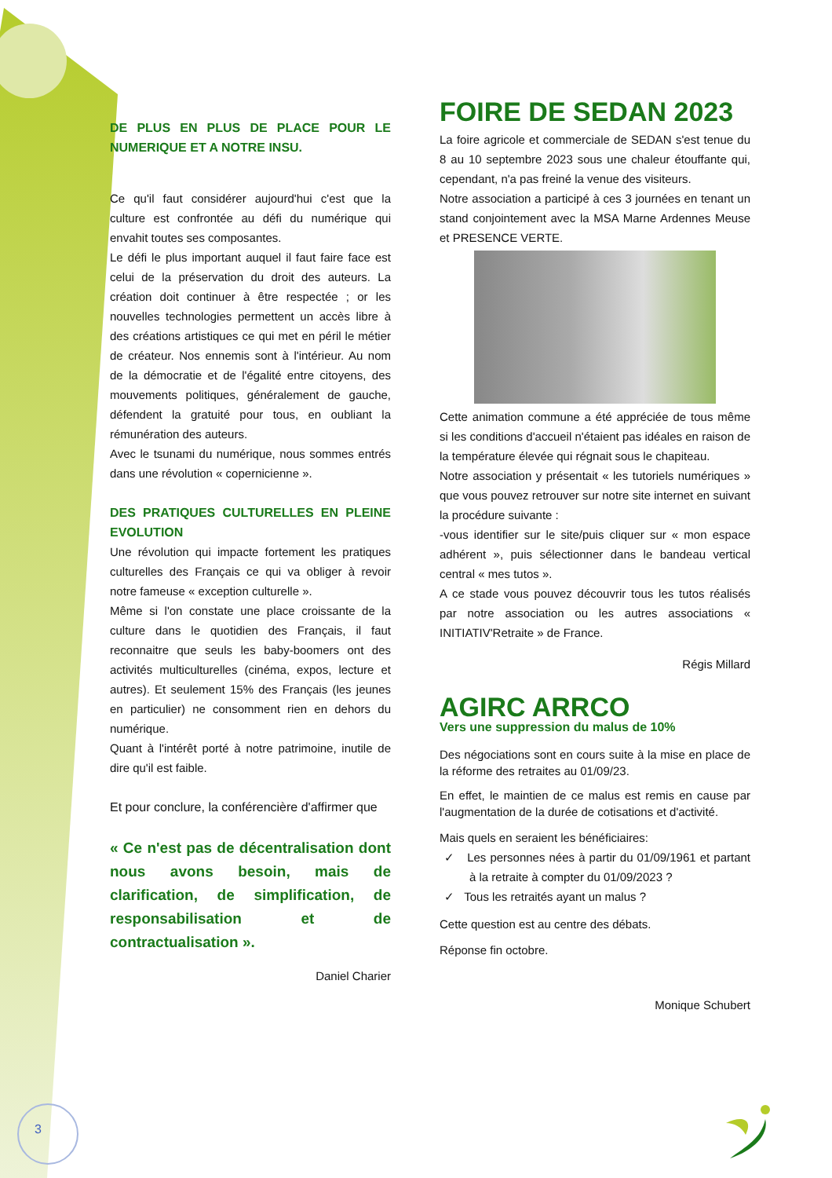DE PLUS EN PLUS DE PLACE POUR LE NUMERIQUE ET A NOTRE INSU.
Ce qu'il faut considérer aujourd'hui c'est que la culture est confrontée au défi du numérique qui envahit toutes ses composantes.
Le défi le plus important auquel il faut faire face est celui de la préservation du droit des auteurs. La création doit continuer à être respectée ; or les nouvelles technologies permettent un accès libre à des créations artistiques ce qui met en péril le métier de créateur. Nos ennemis sont à l'intérieur. Au nom de la démocratie et de l'égalité entre citoyens, des mouvements politiques, généralement de gauche, défendent la gratuité pour tous, en oubliant la rémunération des auteurs.
Avec le tsunami du numérique, nous sommes entrés dans une révolution « copernicienne ».
DES PRATIQUES CULTURELLES EN PLEINE EVOLUTION
Une révolution qui impacte fortement les pratiques culturelles des Français ce qui va obliger à revoir notre fameuse « exception culturelle ».
Même si l'on constate une place croissante de la culture dans le quotidien des Français, il faut reconnaitre que seuls les baby-boomers ont des activités multiculturelles (cinéma, expos, lecture et autres). Et seulement 15% des Français (les jeunes en particulier) ne consomment rien en dehors du numérique.
Quant à l'intérêt porté à notre patrimoine, inutile de dire qu'il est faible.
Et pour conclure, la conférencière d'affirmer que
« Ce n'est pas de décentralisation dont nous avons besoin, mais de clarification, de simplification, de responsabilisation et de contractualisation ».
Daniel Charier
FOIRE DE SEDAN 2023
La foire agricole et commerciale de SEDAN s'est tenue du 8 au 10 septembre 2023 sous une chaleur étouffante qui, cependant, n'a pas freiné la venue des visiteurs.
Notre association a participé à ces 3 journées en tenant un stand conjointement avec la MSA Marne Ardennes Meuse et PRESENCE VERTE.
Cette animation commune a été appréciée de tous même si les conditions d'accueil n'étaient pas idéales en raison de la température élevée qui régnait sous le chapiteau.
Notre association y présentait « les tutoriels numériques » que vous pouvez retrouver sur notre site internet en suivant la procédure suivante :
-vous identifier sur le site/puis cliquer sur « mon espace adhérent », puis sélectionner dans le bandeau vertical central « mes tutos ».
A ce stade vous pouvez découvrir tous les tutos réalisés par notre association ou les autres associations « INITIATIV'Retraite » de France.
Régis Millard
AGIRC ARRCO
Vers une suppression du malus de 10%
Des négociations sont en cours suite à la mise en place de la réforme des retraites au 01/09/23.
En effet, le maintien de ce malus est remis en cause par l'augmentation de la durée de cotisations et d'activité.
Mais quels en seraient les bénéficiaires:
✓ Les personnes nées à partir du 01/09/1961 et partant à la retraite à compter du 01/09/2023 ?
✓ Tous les retraités ayant un malus ?
Cette question est au centre des débats.
Réponse fin octobre.
Monique Schubert
3